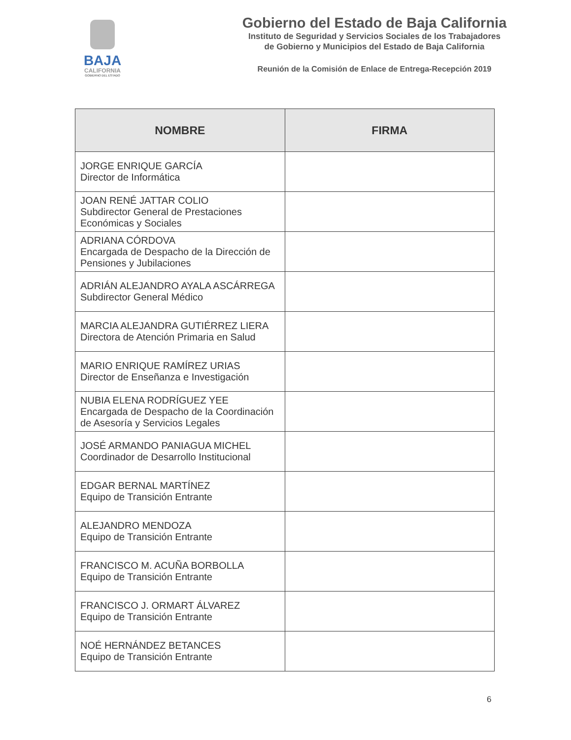BAJA
CALIFORNIA
GOBIERNO DEL ESTADO
Gobierno del Estado de Baja California
Instituto de Seguridad y Servicios Sociales de los Trabajadores
de Gobierno y Municipios del Estado de Baja California
Reunión de la Comisión de Enlace de Entrega-Recepción 2019
| NOMBRE | FIRMA |
| --- | --- |
| JORGE ENRIQUE GARCÍA Director de Informática | |
| JOAN RENÉ JATTAR COLIO Subdirector General de Prestaciones Económicas y Sociales | |
| ADRIANA CÓRDOVA Encargada de Despacho de la Dirección de Pensiones y Jubilaciones | |
| ADRIÁN ALEJANDRO AYALA ASCÁRREGA Subdirector General Médico | |
| MARCIA ALEJANDRA GUTIÉRREZ LIERA Directora de Atención Primaria en Salud | |
| MARIO ENRIQUE RAMÍREZ URIAS Director de Enseñanza e Investigación | |
| NUBIA ELENA RODRÍGUEZ YEE Encargada de Despacho de la Coordinación de Asesoría y Servicios Legales | |
| JOSÉ ARMANDO PANIAGUA MICHEL Coordinador de Desarrollo Institucional | |
| EDGAR BERNAL MARTÍNEZ Equipo de Transición Entrante | |
| ALEJANDRO MENDOZA Equipo de Transición Entrante | |
| FRANCISCO M. ACUÑA BORBOLLA Equipo de Transición Entrante | |
| FRANCISCO J. ORMART ÁLVAREZ Equipo de Transición Entrante | |
| NOÉ HERNÁNDEZ BETANCES Equipo de Transición Entrante | |
6